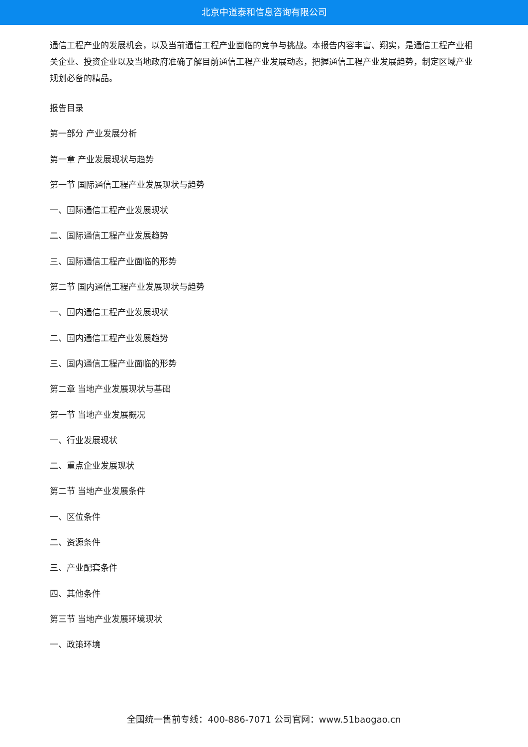北京中道泰和信息咨询有限公司
通信工程产业的发展机会，以及当前通信工程产业面临的竞争与挑战。本报告内容丰富、翔实，是通信工程产业相关企业、投资企业以及当地政府准确了解目前通信工程产业发展动态，把握通信工程产业发展趋势，制定区域产业规划必备的精品。
报告目录
第一部分 产业发展分析
第一章 产业发展现状与趋势
第一节 国际通信工程产业发展现状与趋势
一、国际通信工程产业发展现状
二、国际通信工程产业发展趋势
三、国际通信工程产业面临的形势
第二节 国内通信工程产业发展现状与趋势
一、国内通信工程产业发展现状
二、国内通信工程产业发展趋势
三、国内通信工程产业面临的形势
第二章 当地产业发展现状与基础
第一节 当地产业发展概况
一、行业发展现状
二、重点企业发展现状
第二节 当地产业发展条件
一、区位条件
二、资源条件
三、产业配套条件
四、其他条件
第三节 当地产业发展环境现状
一、政策环境
全国统一售前专线：400-886-7071 公司官网：www.51baogao.cn